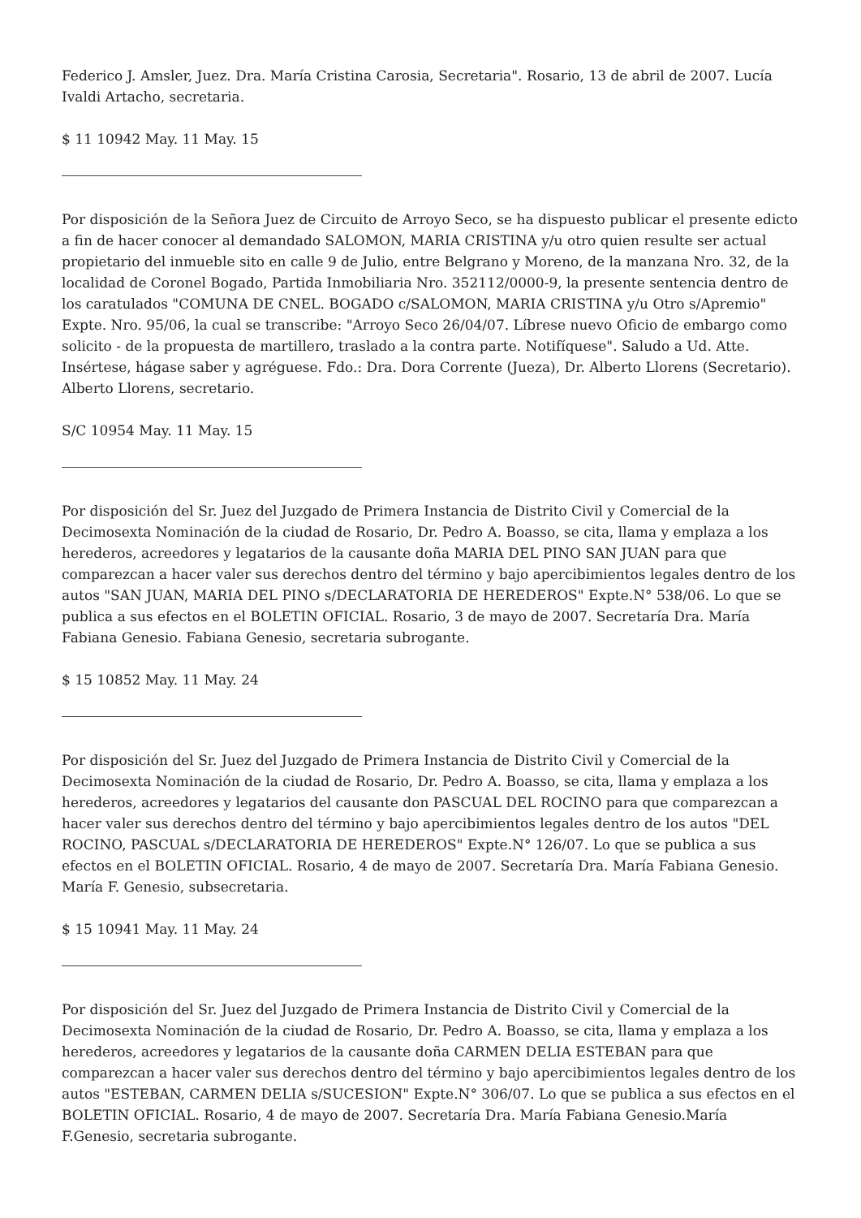Federico J. Amsler, Juez. Dra. María Cristina Carosia, Secretaria". Rosario, 13 de abril de 2007. Lucía Ivaldi Artacho, secretaria.
$ 11 10942 May. 11 May. 15
Por disposición de la Señora Juez de Circuito de Arroyo Seco, se ha dispuesto publicar el presente edicto a fin de hacer conocer al demandado SALOMON, MARIA CRISTINA y/u otro quien resulte ser actual propietario del inmueble sito en calle 9 de Julio, entre Belgrano y Moreno, de la manzana Nro. 32, de la localidad de Coronel Bogado, Partida Inmobiliaria Nro. 352112/0000-9, la presente sentencia dentro de los caratulados "COMUNA DE CNEL. BOGADO c/SALOMON, MARIA CRISTINA y/u Otro s/Apremio" Expte. Nro. 95/06, la cual se transcribe: "Arroyo Seco 26/04/07. Líbrese nuevo Oficio de embargo como solicito - de la propuesta de martillero, traslado a la contra parte. Notifíquese". Saludo a Ud. Atte. Insértese, hágase saber y agréguese. Fdo.: Dra. Dora Corrente (Jueza), Dr. Alberto Llorens (Secretario). Alberto Llorens, secretario.
S/C 10954 May. 11 May. 15
Por disposición del Sr. Juez del Juzgado de Primera Instancia de Distrito Civil y Comercial de la Decimosexta Nominación de la ciudad de Rosario, Dr. Pedro A. Boasso, se cita, llama y emplaza a los herederos, acreedores y legatarios de la causante doña MARIA DEL PINO SAN JUAN para que comparezcan a hacer valer sus derechos dentro del término y bajo apercibimientos legales dentro de los autos "SAN JUAN, MARIA DEL PINO s/DECLARATORIA DE HEREDEROS" Expte.N° 538/06. Lo que se publica a sus efectos en el BOLETIN OFICIAL. Rosario, 3 de mayo de 2007. Secretaría Dra. María Fabiana Genesio. Fabiana Genesio, secretaria subrogante.
$ 15 10852 May. 11 May. 24
Por disposición del Sr. Juez del Juzgado de Primera Instancia de Distrito Civil y Comercial de la Decimosexta Nominación de la ciudad de Rosario, Dr. Pedro A. Boasso, se cita, llama y emplaza a los herederos, acreedores y legatarios del causante don PASCUAL DEL ROCINO para que comparezcan a hacer valer sus derechos dentro del término y bajo apercibimientos legales dentro de los autos "DEL ROCINO, PASCUAL s/DECLARATORIA DE HEREDEROS" Expte.N° 126/07. Lo que se publica a sus efectos en el BOLETIN OFICIAL. Rosario, 4 de mayo de 2007. Secretaría Dra. María Fabiana Genesio. María F. Genesio, subsecretaria.
$ 15 10941 May. 11 May. 24
Por disposición del Sr. Juez del Juzgado de Primera Instancia de Distrito Civil y Comercial de la Decimosexta Nominación de la ciudad de Rosario, Dr. Pedro A. Boasso, se cita, llama y emplaza a los herederos, acreedores y legatarios de la causante doña CARMEN DELIA ESTEBAN para que comparezcan a hacer valer sus derechos dentro del término y bajo apercibimientos legales dentro de los autos "ESTEBAN, CARMEN DELIA s/SUCESION" Expte.N° 306/07. Lo que se publica a sus efectos en el BOLETIN OFICIAL. Rosario, 4 de mayo de 2007. Secretaría Dra. María Fabiana Genesio.María F.Genesio, secretaria subrogante.